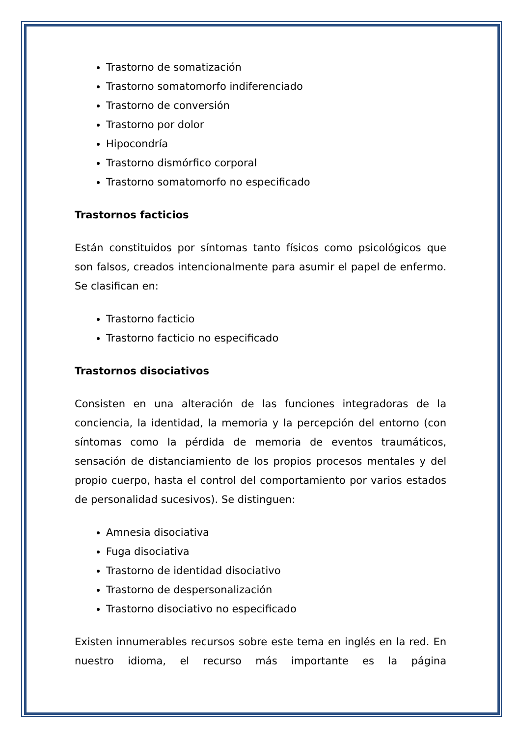Trastorno de somatización
Trastorno somatomorfo indiferenciado
Trastorno de conversión
Trastorno por dolor
Hipocondría
Trastorno dismórfico corporal
Trastorno somatomorfo no especificado
Trastornos facticios
Están constituidos por síntomas tanto físicos como psicológicos que son falsos, creados intencionalmente para asumir el papel de enfermo. Se clasifican en:
Trastorno facticio
Trastorno facticio no especificado
Trastornos disociativos
Consisten en una alteración de las funciones integradoras de la conciencia, la identidad, la memoria y la percepción del entorno (con síntomas como la pérdida de memoria de eventos traumáticos, sensación de distanciamiento de los propios procesos mentales y del propio cuerpo, hasta el control del comportamiento por varios estados de personalidad sucesivos). Se distinguen:
Amnesia disociativa
Fuga disociativa
Trastorno de identidad disociativo
Trastorno de despersonalización
Trastorno disociativo no especificado
Existen innumerables recursos sobre este tema en inglés en la red. En nuestro idioma, el recurso más importante es la página